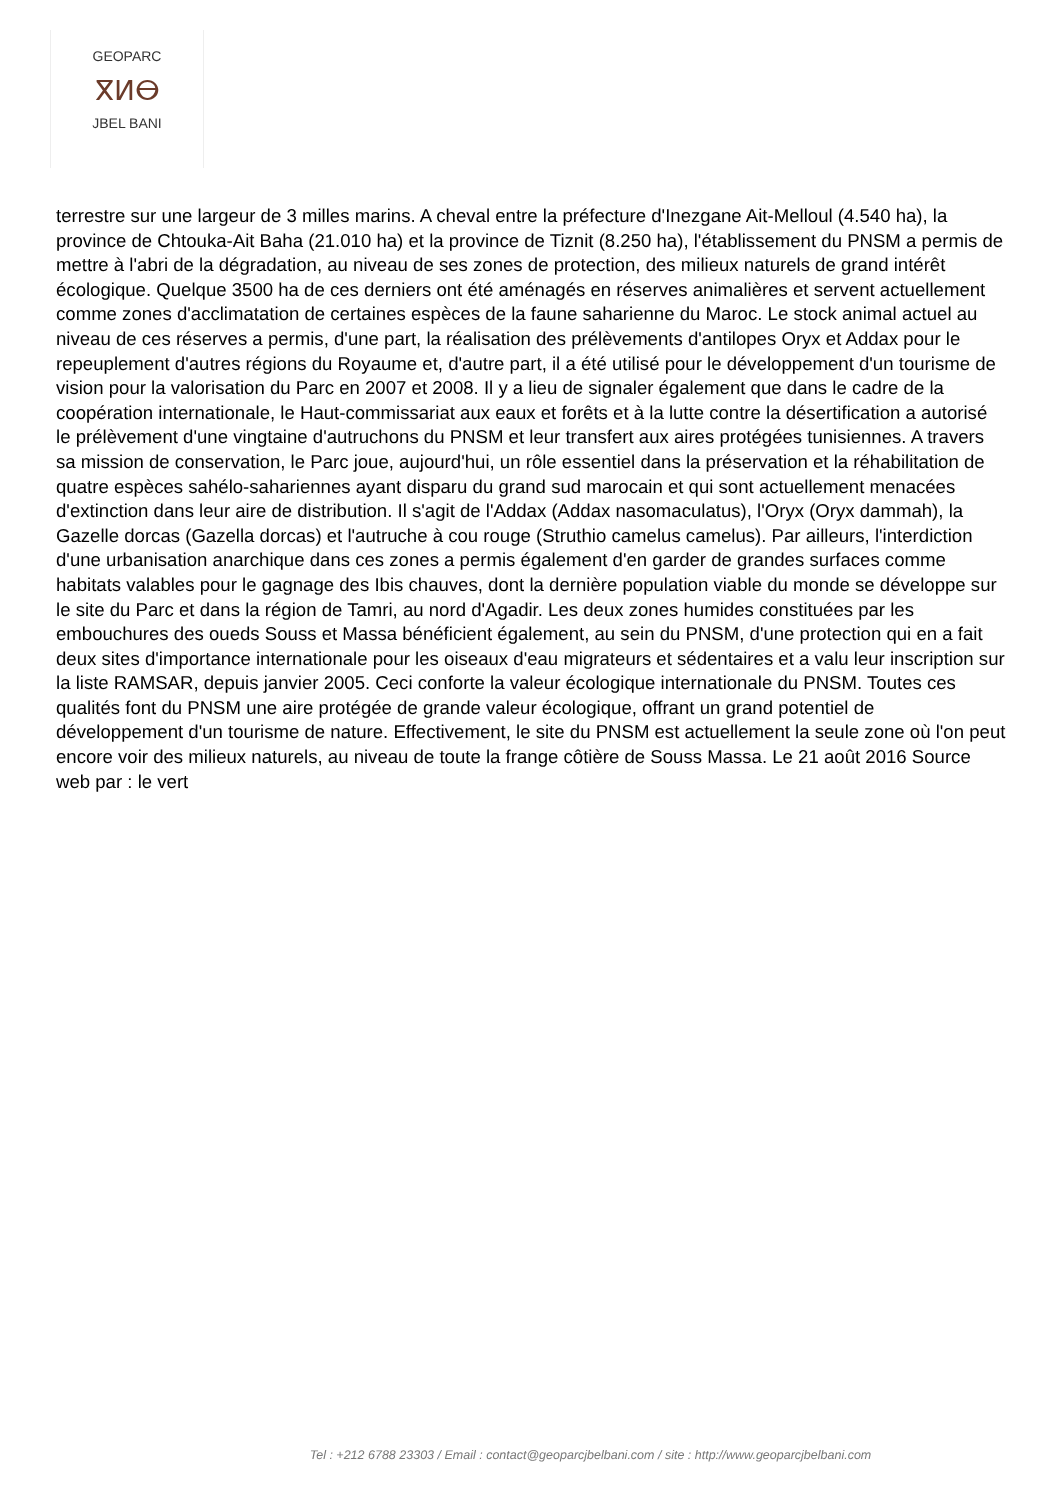GEOPARC
ⴳⵍⴱ
JBEL BANI
terrestre sur une largeur de 3 milles marins. A cheval entre la préfecture d'Inezgane Ait-Melloul (4.540 ha), la province de Chtouka-Ait Baha (21.010 ha) et la province de Tiznit (8.250 ha), l'établissement du PNSM a permis de mettre à l'abri de la dégradation, au niveau de ses zones de protection, des milieux naturels de grand intérêt écologique. Quelque 3500 ha de ces derniers ont été aménagés en réserves animalières et servent actuellement comme zones d'acclimatation de certaines espèces de la faune saharienne du Maroc. Le stock animal actuel au niveau de ces réserves a permis, d'une part, la réalisation des prélèvements d'antilopes Oryx et Addax pour le repeuplement d'autres régions du Royaume et, d'autre part, il a été utilisé pour le développement d'un tourisme de vision pour la valorisation du Parc en 2007 et 2008. Il y a lieu de signaler également que dans le cadre de la coopération internationale, le Haut-commissariat aux eaux et forêts et à la lutte contre la désertification a autorisé le prélèvement d'une vingtaine d'autruchons du PNSM et leur transfert aux aires protégées tunisiennes. A travers sa mission de conservation, le Parc joue, aujourd'hui, un rôle essentiel dans la préservation et la réhabilitation de quatre espèces sahélo-sahariennes ayant disparu du grand sud marocain et qui sont actuellement menacées d'extinction dans leur aire de distribution. Il s'agit de l'Addax (Addax nasomaculatus), l'Oryx (Oryx dammah), la Gazelle dorcas (Gazella dorcas) et l'autruche à cou rouge (Struthio camelus camelus). Par ailleurs, l'interdiction d'une urbanisation anarchique dans ces zones a permis également d'en garder de grandes surfaces comme habitats valables pour le gagnage des Ibis chauves, dont la dernière population viable du monde se développe sur le site du Parc et dans la région de Tamri, au nord d'Agadir. Les deux zones humides constituées par les embouchures des oueds Souss et Massa bénéficient également, au sein du PNSM, d'une protection qui en a fait deux sites d'importance internationale pour les oiseaux d'eau migrateurs et sédentaires et a valu leur inscription sur la liste RAMSAR, depuis janvier 2005. Ceci conforte la valeur écologique internationale du PNSM. Toutes ces qualités font du PNSM une aire protégée de grande valeur écologique, offrant un grand potentiel de développement d'un tourisme de nature. Effectivement, le site du PNSM est actuellement la seule zone où l'on peut encore voir des milieux naturels, au niveau de toute la frange côtière de Souss Massa. Le 21 août 2016 Source web par : le vert
Tel : +212 6788 23303 / Email : contact@geoparcjbelbani.com / site : http://www.geoparcjbelbani.com